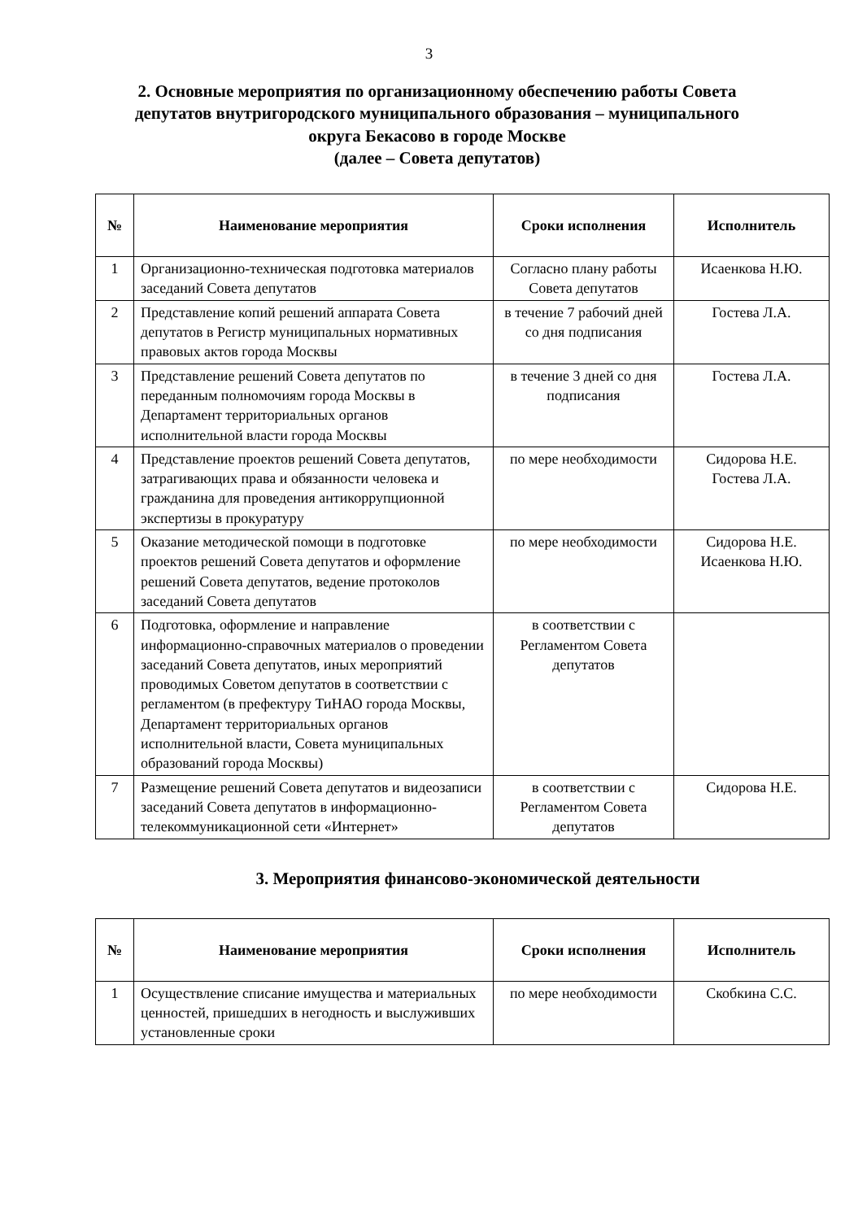3
2. Основные мероприятия по организационному обеспечению работы Совета депутатов внутригородского муниципального образования – муниципального округа Бекасово в городе Москве
(далее – Совета депутатов)
| № | Наименование мероприятия | Сроки исполнения | Исполнитель |
| --- | --- | --- | --- |
| 1 | Организационно-техническая подготовка материалов заседаний Совета депутатов | Согласно плану работы Совета депутатов | Исаенкова Н.Ю. |
| 2 | Представление копий решений аппарата Совета депутатов в Регистр муниципальных нормативных правовых актов города Москвы | в течение 7 рабочий дней со дня подписания | Гостева Л.А. |
| 3 | Представление решений Совета депутатов по переданным полномочиям города Москвы в Департамент территориальных органов исполнительной власти города Москвы | в течение 3 дней со дня подписания | Гостева Л.А. |
| 4 | Представление проектов решений Совета депутатов, затрагивающих права и обязанности человека и гражданина для проведения антикоррупционной экспертизы в прокуратуру | по мере необходимости | Сидорова Н.Е. Гостева Л.А. |
| 5 | Оказание методической помощи в подготовке проектов решений Совета депутатов и оформление решений Совета депутатов, ведение протоколов заседаний Совета депутатов | по мере необходимости | Сидорова Н.Е. Исаенкова Н.Ю. |
| 6 | Подготовка, оформление и направление информационно-справочных материалов о проведении заседаний Совета депутатов, иных мероприятий проводимых Советом депутатов в соответствии с регламентом (в префектуру ТиНАО города Москвы, Департамент территориальных органов исполнительной власти, Совета муниципальных образований города Москвы) | в соответствии с Регламентом Совета депутатов | |
| 7 | Размещение решений Совета депутатов и видеозаписи заседаний Совета депутатов в информационно-телекоммуникационной сети «Интернет» | в соответствии с Регламентом Совета депутатов | Сидорова Н.Е. |
3. Мероприятия финансово-экономической деятельности
| № | Наименование мероприятия | Сроки исполнения | Исполнитель |
| --- | --- | --- | --- |
| 1 | Осуществление списание имущества и материальных ценностей, пришедших в негодность и выслуживших установленные сроки | по мере необходимости | Скобкина С.С. |